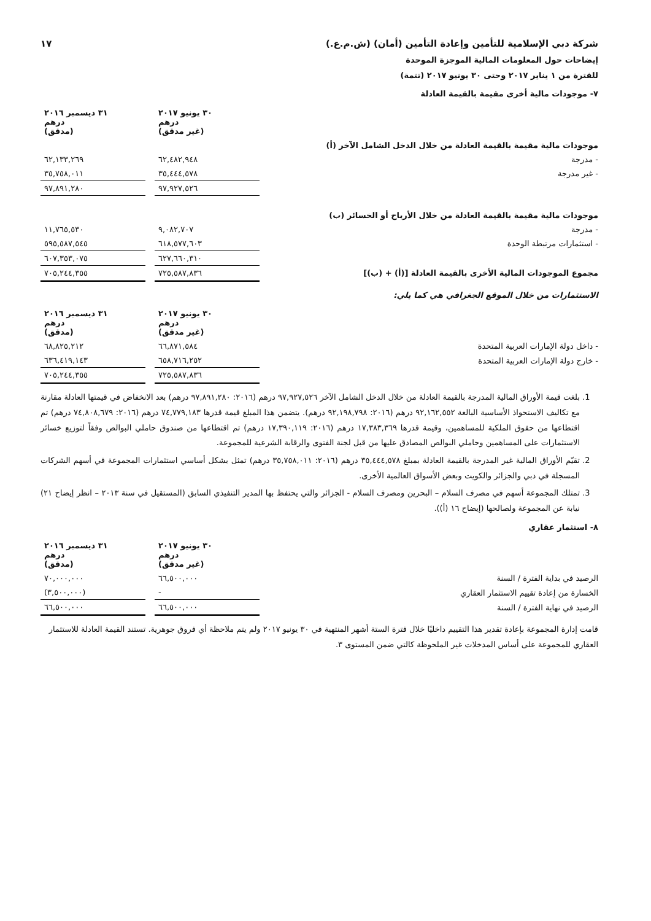شركة دبي الإسلامية للتأمين وإعادة التأمين (أمان) (ش.م.ع.) ١٧
إيضاحات حول المعلومات المالية الموجزة الموحدة
للفترة من ١ يناير ٢٠١٧ وحتى ٣٠ يونيو ٢٠١٧ (تتمة)
٧- موجودات مالية أخرى مقيمة بالقيمة العادلة
| | ٣٠ يونيو ٢٠١٧ درهم (غير مدقق) | | ٣١ ديسمبر ٢٠١٦ درهم (مدقق) |
| موجودات مالية مقيمة بالقيمة العادلة من خلال الدخل الشامل الآخر (أ) | | | |
| - مدرجة | ٦٢,٤٨٢,٩٤٨ | | ٦٢,١٣٣,٢٦٩ |
| - غير مدرجة | ٣٥,٤٤٤,٥٧٨ | | ٣٥,٧٥٨,٠١١ |
| | ٩٧,٩٢٧,٥٢٦ | | ٩٧,٨٩١,٢٨٠ |
| موجودات مالية مقيمة بالقيمة العادلة من خلال الأرباح أو الخسائر (ب) | | | |
| - مدرجة | ٩,٠٨٢,٧٠٧ | | ١١,٧٦٥,٥٣٠ |
| - استثمارات مرتبطة الوحدة | ٦١٨,٥٧٧,٦٠٣ | | ٥٩٥,٥٨٧,٥٤٥ |
| | ٦٢٧,٦٦٠,٣١٠ | | ٦٠٧,٣٥٣,٠٧٥ |
| مجموع الموجودات المالية الأخرى بالقيمة العادلة [(أ) + (ب)] | ٧٢٥,٥٨٧,٨٣٦ | | ٧٠٥,٢٤٤,٣٥٥ |
الاستثمارات من خلال الموقع الجغرافي هي كما يلي:
| | ٣٠ يونيو ٢٠١٧ درهم (غير مدقق) | | ٣١ ديسمبر ٢٠١٦ درهم (مدقق) |
| - داخل دولة الإمارات العربية المتحدة | ٦٦,٨٧١,٥٨٤ | | ٦٨,٨٢٥,٢١٢ |
| - خارج دولة الإمارات العربية المتحدة | ٦٥٨,٧١٦,٢٥٢ | | ٦٣٦,٤١٩,١٤٣ |
| | ٧٢٥,٥٨٧,٨٣٦ | | ٧٠٥,٢٤٤,٣٥٥ |
1. بلغت قيمة الأوراق المالية المدرجة بالقيمة العادلة من خلال الدخل الشامل الآخر ٩٧,٩٢٧,٥٢٦ درهم (٢٠١٦: ٩٧,٨٩١,٢٨٠ درهم) بعد الانخفاض في قيمتها العادلة مقارنة مع تكاليف الاستحواذ الأساسية البالغة ٩٢,١٦٢,٥٥٢ درهم (٢٠١٦: ٩٢,١٩٨,٧٩٨ درهم). يتضمن هذا المبلغ قيمة قدرها ٧٤,٧٧٩,١٨٣ درهم (٢٠١٦: ٧٤,٨٠٨,٦٧٩ درهم) تم اقتطاعها من حقوق الملكية للمساهمين، وقيمة قدرها ١٧,٣٨٣,٣٦٩ درهم (٢٠١٦: ١٧,٣٩٠,١١٩ درهم) تم اقتطاعها من صندوق حاملي البوالص وفقاً لتوزيع خسائر الاستثمارات على المساهمين وحاملي البوالص المصادق عليها من قبل لجنة الفتوى والرقابة الشرعية للمجموعة.
2. تقيّم الأوراق المالية غير المدرجة بالقيمة العادلة بمبلغ ٣٥,٤٤٤,٥٧٨ درهم (٢٠١٦: ٣٥,٧٥٨,٠١١ درهم) تمثل بشكل أساسي استثمارات المجموعة في أسهم الشركات المسجلة في دبي والجزائر والكويت وبعض الأسواق العالمية الأخرى.
3. تمتلك المجموعة أسهم في مصرف السلام – البحرين ومصرف السلام - الجزائر والتي يحتفظ بها المدير التنفيذي السابق (المستقيل في سنة ٢٠١٣ – انظر إيضاح ٢١) نيابة عن المجموعة ولصالحها (إيضاح ١٦ (أ)).
٨- استثمار عقاري
| | ٣٠ يونيو ٢٠١٧ درهم (غير مدقق) | | ٣١ ديسمبر ٢٠١٦ درهم (مدقق) |
| الرصيد في بداية الفترة / السنة | ٦٦,٥٠٠,٠٠٠ | | ٧٠,٠٠٠,٠٠٠ |
| الخسارة من إعادة تقييم الاستثمار العقاري | - | | (٣,٥٠٠,٠٠٠) |
| الرصيد في نهاية الفترة / السنة | ٦٦,٥٠٠,٠٠٠ | | ٦٦,٥٠٠,٠٠٠ |
قامت إدارة المجموعة بإعادة تقدير هذا التقييم داخليًا خلال فترة الستة أشهر المنتهية في ٣٠ يونيو ٢٠١٧ ولم يتم ملاحظة أي فروق جوهرية. تستند القيمة العادلة للاستثمار العقاري للمجموعة على أساس المدخلات غير الملحوظة كالتي ضمن المستوى ٣.